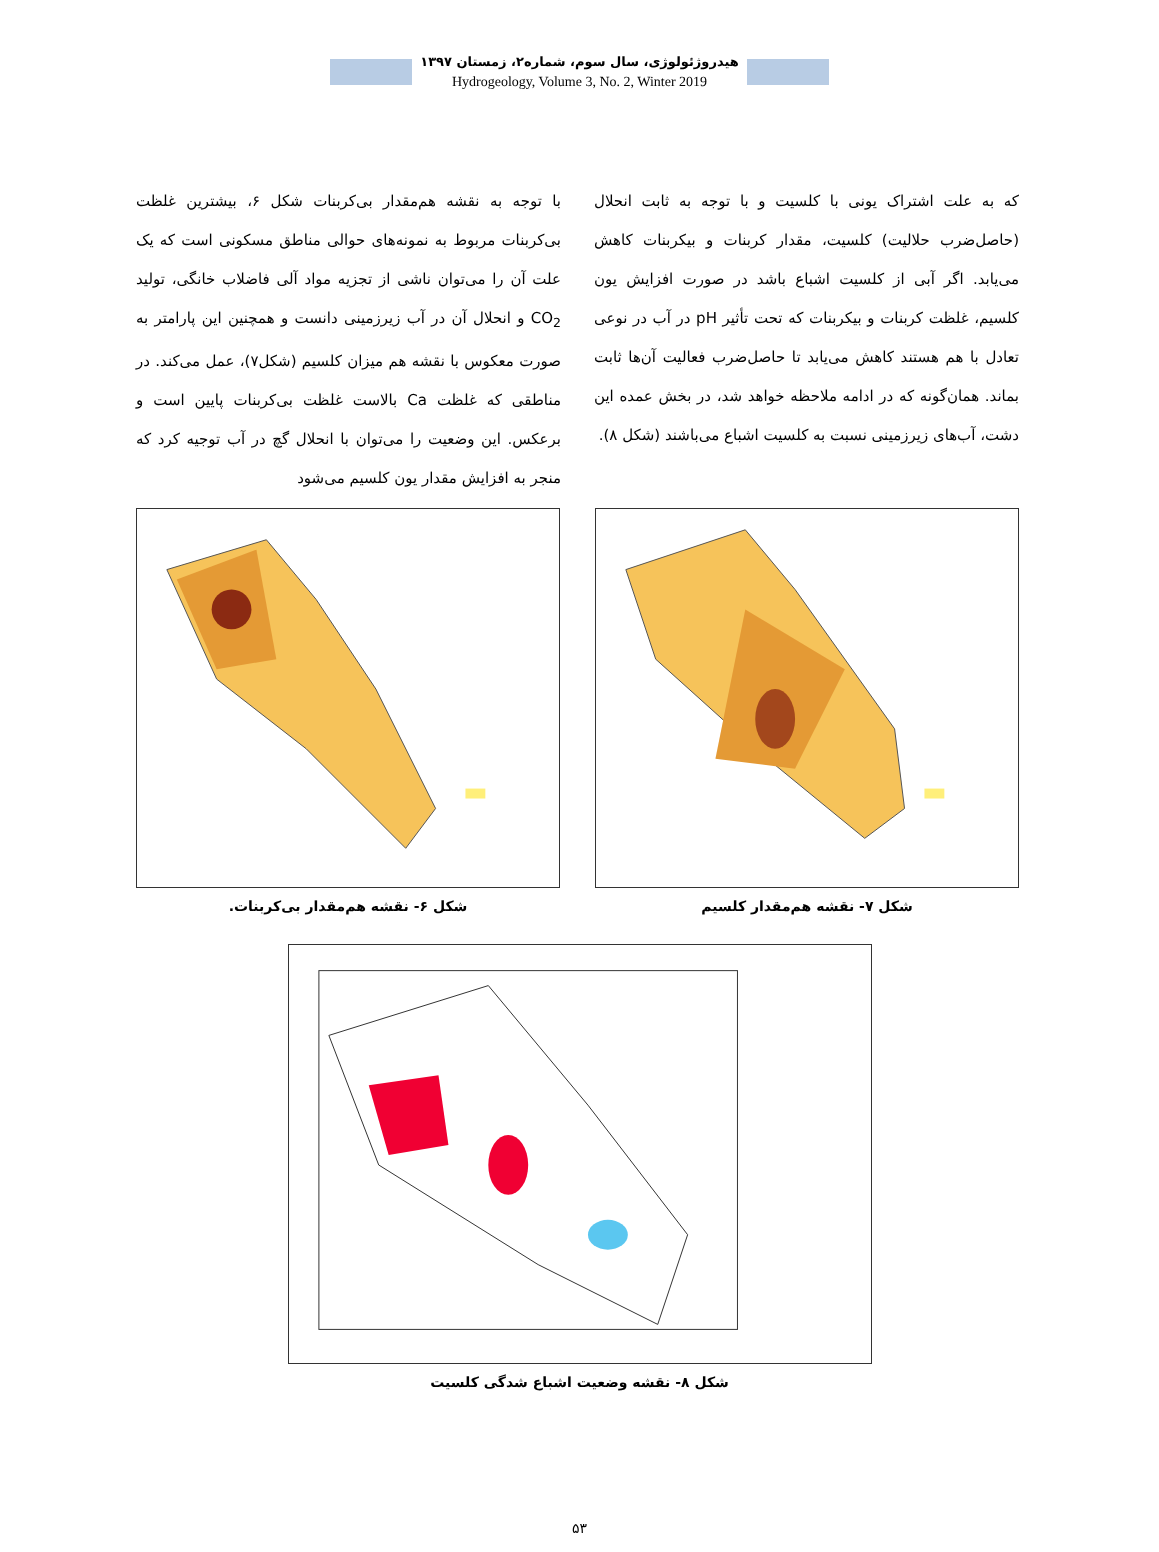هیدروژئولوژی، سال سوم، شماره۲، زمستان ۱۳۹۷
Hydrogeology, Volume 3, No. 2, Winter 2019
با توجه به نقشه هم‌مقدار بی‌کربنات شکل ۶، بیشترین غلظت بی‌کربنات مربوط به نمونه‌های حوالی مناطق مسکونی است که یک علت آن را می‌توان ناشی از تجزیه مواد آلی فاضلاب خانگی، تولید CO<sub>2</sub> و انحلال آن در آب زیرزمینی دانست و همچنین این پارامتر به صورت معکوس با نقشه هم میزان کلسیم (شکل۷)، عمل می‌کند. در مناطقی که غلظت Ca بالاست غلظت بی‌کربنات پایین است و برعکس. این وضعیت را می‌توان با انحلال گچ در آب توجیه کرد که منجر به افزایش مقدار یون کلسیم می‌شود
که به علت اشتراک یونی با کلسیت و با توجه به ثابت انحلال (حاصل‌ضرب حلالیت) کلسیت، مقدار کربنات و بیکربنات کاهش می‌یابد. اگر آبی از کلسیت اشباع باشد در صورت افزایش یون کلسیم، غلظت کربنات و بیکربنات که تحت تأثیر pH در آب در نوعی تعادل با هم هستند کاهش می‌یابد تا حاصل‌ضرب فعالیت آن‌ها ثابت بماند. همان‌گونه که در ادامه ملاحظه خواهد شد، در بخش عمده این دشت، آب‌های زیرزمینی نسبت به کلسیت اشباع می‌باشند (شکل ۸).
شکل ۶- نقشه هم‌مقدار بی‌کربنات. شکل ۷- نقشه هم‌مقدار کلسیم
شکل ۸- نقشه وضعیت اشباع شدگی کلسیت
۵۳